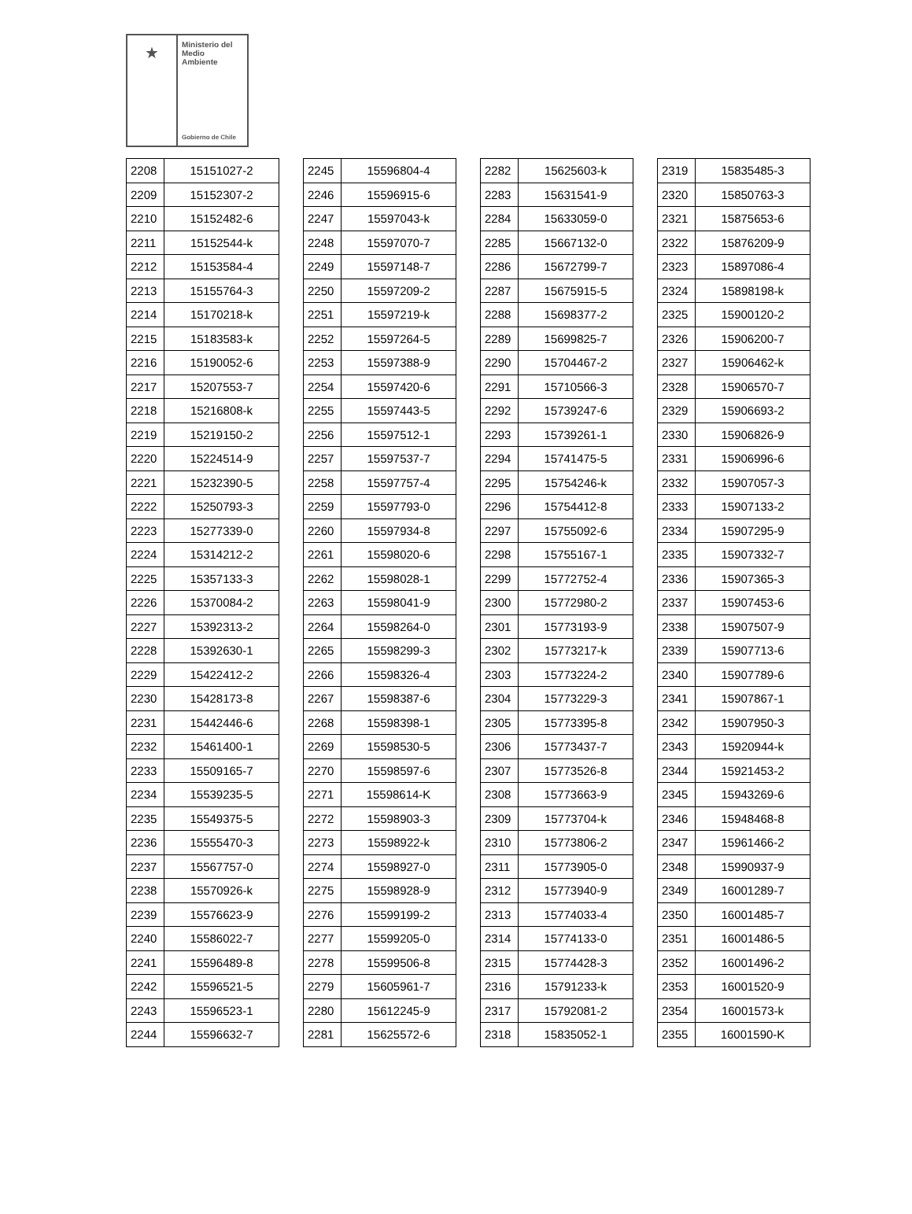★
Ministerio del
Medio
Ambiente
Gobierno de Chile
| 2208 | 15151027-2 |
| 2209 | 15152307-2 |
| 2210 | 15152482-6 |
| 2211 | 15152544-k |
| 2212 | 15153584-4 |
| 2213 | 15155764-3 |
| 2214 | 15170218-k |
| 2215 | 15183583-k |
| 2216 | 15190052-6 |
| 2217 | 15207553-7 |
| 2218 | 15216808-k |
| 2219 | 15219150-2 |
| 2220 | 15224514-9 |
| 2221 | 15232390-5 |
| 2222 | 15250793-3 |
| 2223 | 15277339-0 |
| 2224 | 15314212-2 |
| 2225 | 15357133-3 |
| 2226 | 15370084-2 |
| 2227 | 15392313-2 |
| 2228 | 15392630-1 |
| 2229 | 15422412-2 |
| 2230 | 15428173-8 |
| 2231 | 15442446-6 |
| 2232 | 15461400-1 |
| 2233 | 15509165-7 |
| 2234 | 15539235-5 |
| 2235 | 15549375-5 |
| 2236 | 15555470-3 |
| 2237 | 15567757-0 |
| 2238 | 15570926-k |
| 2239 | 15576623-9 |
| 2240 | 15586022-7 |
| 2241 | 15596489-8 |
| 2242 | 15596521-5 |
| 2243 | 15596523-1 |
| 2244 | 15596632-7 |
| 2245 | 15596804-4 |
| 2246 | 15596915-6 |
| 2247 | 15597043-k |
| 2248 | 15597070-7 |
| 2249 | 15597148-7 |
| 2250 | 15597209-2 |
| 2251 | 15597219-k |
| 2252 | 15597264-5 |
| 2253 | 15597388-9 |
| 2254 | 15597420-6 |
| 2255 | 15597443-5 |
| 2256 | 15597512-1 |
| 2257 | 15597537-7 |
| 2258 | 15597757-4 |
| 2259 | 15597793-0 |
| 2260 | 15597934-8 |
| 2261 | 15598020-6 |
| 2262 | 15598028-1 |
| 2263 | 15598041-9 |
| 2264 | 15598264-0 |
| 2265 | 15598299-3 |
| 2266 | 15598326-4 |
| 2267 | 15598387-6 |
| 2268 | 15598398-1 |
| 2269 | 15598530-5 |
| 2270 | 15598597-6 |
| 2271 | 15598614-K |
| 2272 | 15598903-3 |
| 2273 | 15598922-k |
| 2274 | 15598927-0 |
| 2275 | 15598928-9 |
| 2276 | 15599199-2 |
| 2277 | 15599205-0 |
| 2278 | 15599506-8 |
| 2279 | 15605961-7 |
| 2280 | 15612245-9 |
| 2281 | 15625572-6 |
| 2282 | 15625603-k |
| 2283 | 15631541-9 |
| 2284 | 15633059-0 |
| 2285 | 15667132-0 |
| 2286 | 15672799-7 |
| 2287 | 15675915-5 |
| 2288 | 15698377-2 |
| 2289 | 15699825-7 |
| 2290 | 15704467-2 |
| 2291 | 15710566-3 |
| 2292 | 15739247-6 |
| 2293 | 15739261-1 |
| 2294 | 15741475-5 |
| 2295 | 15754246-k |
| 2296 | 15754412-8 |
| 2297 | 15755092-6 |
| 2298 | 15755167-1 |
| 2299 | 15772752-4 |
| 2300 | 15772980-2 |
| 2301 | 15773193-9 |
| 2302 | 15773217-k |
| 2303 | 15773224-2 |
| 2304 | 15773229-3 |
| 2305 | 15773395-8 |
| 2306 | 15773437-7 |
| 2307 | 15773526-8 |
| 2308 | 15773663-9 |
| 2309 | 15773704-k |
| 2310 | 15773806-2 |
| 2311 | 15773905-0 |
| 2312 | 15773940-9 |
| 2313 | 15774033-4 |
| 2314 | 15774133-0 |
| 2315 | 15774428-3 |
| 2316 | 15791233-k |
| 2317 | 15792081-2 |
| 2318 | 15835052-1 |
| 2319 | 15835485-3 |
| 2320 | 15850763-3 |
| 2321 | 15875653-6 |
| 2322 | 15876209-9 |
| 2323 | 15897086-4 |
| 2324 | 15898198-k |
| 2325 | 15900120-2 |
| 2326 | 15906200-7 |
| 2327 | 15906462-k |
| 2328 | 15906570-7 |
| 2329 | 15906693-2 |
| 2330 | 15906826-9 |
| 2331 | 15906996-6 |
| 2332 | 15907057-3 |
| 2333 | 15907133-2 |
| 2334 | 15907295-9 |
| 2335 | 15907332-7 |
| 2336 | 15907365-3 |
| 2337 | 15907453-6 |
| 2338 | 15907507-9 |
| 2339 | 15907713-6 |
| 2340 | 15907789-6 |
| 2341 | 15907867-1 |
| 2342 | 15907950-3 |
| 2343 | 15920944-k |
| 2344 | 15921453-2 |
| 2345 | 15943269-6 |
| 2346 | 15948468-8 |
| 2347 | 15961466-2 |
| 2348 | 15990937-9 |
| 2349 | 16001289-7 |
| 2350 | 16001485-7 |
| 2351 | 16001486-5 |
| 2352 | 16001496-2 |
| 2353 | 16001520-9 |
| 2354 | 16001573-k |
| 2355 | 16001590-K |